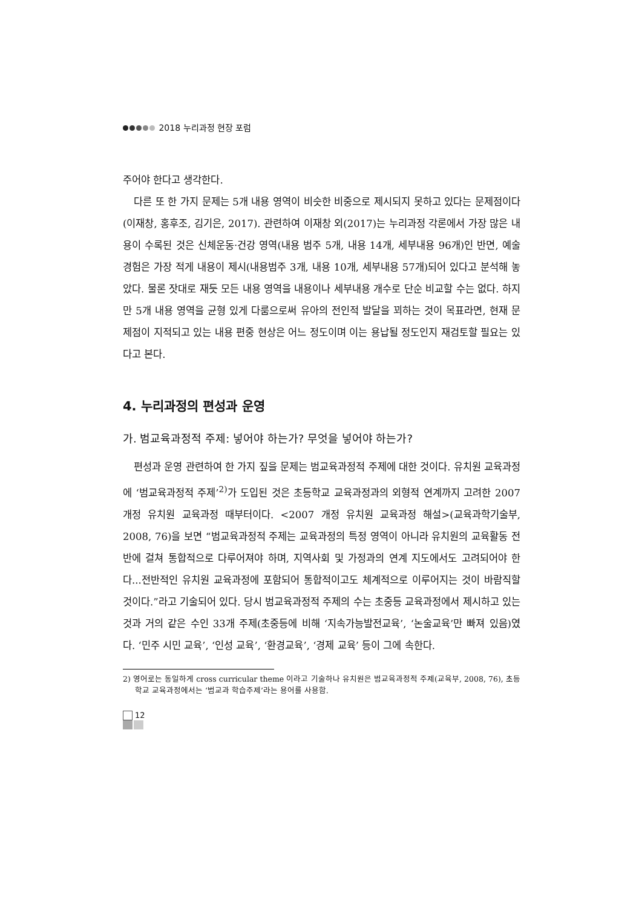2018 누리과정 현장 포럼
주어야 한다고 생각한다.
다른 또 한 가지 문제는 5개 내용 영역이 비슷한 비중으로 제시되지 못하고 있다는 문제점이다(이재창, 홍후조, 김기은, 2017). 관련하여 이재창 외(2017)는 누리과정 각론에서 가장 많은 내용이 수록된 것은 신체운동·건강 영역(내용 범주 5개, 내용 14개, 세부내용 96개)인 반면, 예술경험은 가장 적게 내용이 제시(내용범주 3개, 내용 10개, 세부내용 57개)되어 있다고 분석해 놓았다. 물론 잣대로 재듯 모든 내용 영역을 내용이나 세부내용 개수로 단순 비교할 수는 없다. 하지만 5개 내용 영역을 균형 있게 다룸으로써 유아의 전인적 발달을 꾀하는 것이 목표라면, 현재 문제점이 지적되고 있는 내용 편중 현상은 어느 정도이며 이는 용납될 정도인지 재검토할 필요는 있다고 본다.
4. 누리과정의 편성과 운영
가. 범교육과정적 주제: 넣어야 하는가? 무엇을 넣어야 하는가?
편성과 운영 관련하여 한 가지 짚을 문제는 범교육과정적 주제에 대한 것이다. 유치원 교육과정에 ‘범교육과정적 주제’<sup>2)</sup>가 도입된 것은 초등학교 교육과정과의 외형적 연계까지 고려한 2007 개정 유치원 교육과정 때부터이다. <2007 개정 유치원 교육과정 해설>(교육과학기술부, 2008, 76)을 보면 “범교육과정적 주제는 교육과정의 특정 영역이 아니라 유치원의 교육활동 전반에 걸쳐 통합적으로 다루어져야 하며, 지역사회 및 가정과의 연계 지도에서도 고려되어야 한다...전반적인 유치원 교육과정에 포함되어 통합적이고도 체계적으로 이루어지는 것이 바람직할 것이다.”라고 기술되어 있다. 당시 범교육과정적 주제의 수는 초중등 교육과정에서 제시하고 있는 것과 거의 같은 수인 33개 주제(초중등에 비해 ‘지속가능발전교육’, ‘논술교육’만 빠져 있음)였다. ‘민주 시민 교육’, ‘인성 교육’, ‘환경교육’, ‘경제 교육’ 등이 그에 속한다.
2) 영어로는 동일하게 cross curricular theme 이라고 기술하나 유치원은 범교육과정적 주제(교육부, 2008, 76), 초등학교 교육과정에서는 ‘범교과 학습주제’라는 용어를 사용함.
12